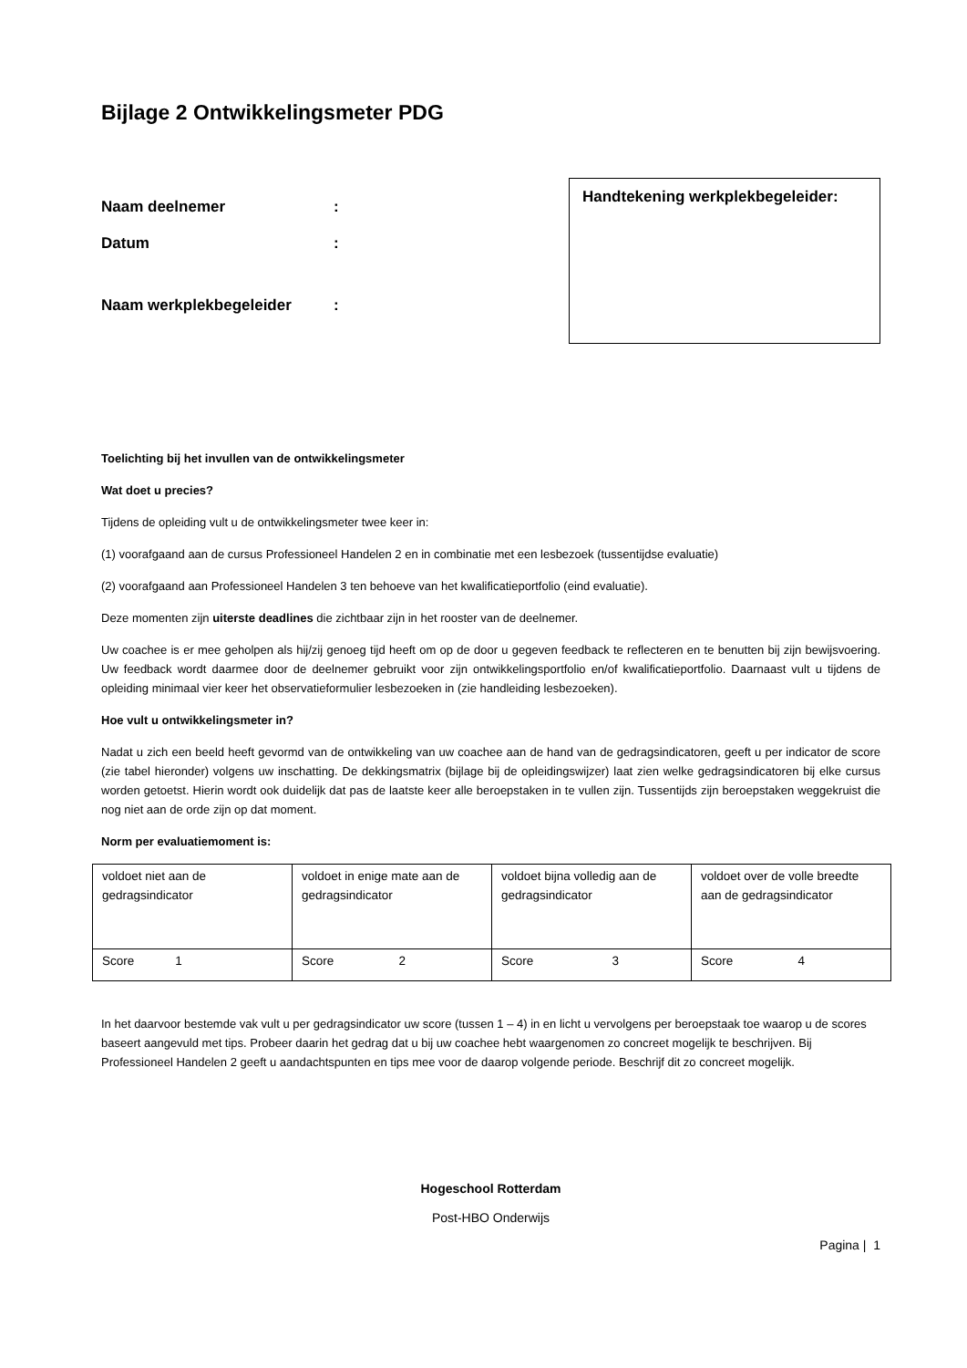Bijlage 2 Ontwikkelingsmeter PDG
Naam deelnemer:
Datum:
Naam werkplekbegeleider:
Handtekening werkplekbegeleider:
Toelichting bij het invullen van de ontwikkelingsmeter
Wat doet u precies?
Tijdens de opleiding vult u de ontwikkelingsmeter twee keer in:
(1) voorafgaand aan de cursus Professioneel Handelen 2 en in combinatie met een lesbezoek (tussentijdse evaluatie)
(2) voorafgaand aan Professioneel Handelen 3 ten behoeve van het kwalificatieportfolio (eind evaluatie).
Deze momenten zijn uiterste deadlines die zichtbaar zijn in het rooster van de deelnemer.
Uw coachee is er mee geholpen als hij/zij genoeg tijd heeft om op de door u gegeven feedback te reflecteren en te benutten bij zijn bewijsvoering. Uw feedback wordt daarmee door de deelnemer gebruikt voor zijn ontwikkelingsportfolio en/of kwalificatieportfolio. Daarnaast vult u tijdens de opleiding minimaal vier keer het observatieformulier lesbezoeken in (zie handleiding lesbezoeken).
Hoe vult u ontwikkelingsmeter in?
Nadat u zich een beeld heeft gevormd van de ontwikkeling van uw coachee aan de hand van de gedragsindicatoren, geeft u per indicator de score (zie tabel hieronder) volgens uw inschatting. De dekkingsmatrix (bijlage bij de opleidingswijzer) laat zien welke gedragsindicatoren bij elke cursus worden getoetst. Hierin wordt ook duidelijk dat pas de laatste keer alle beroepstaken in te vullen zijn. Tussentijds zijn beroepstaken weggekruist die nog niet aan de orde zijn op dat moment.
Norm per evaluatiemoment is:
| voldoet niet aan de gedragsindicator | voldoet in enige mate aan de gedragsindicator | voldoet bijna volledig aan de gedragsindicator | voldoet over de volle breedte aan de gedragsindicator |
| Score 1 | Score 2 | Score 3 | Score 4 |
In het daarvoor bestemde vak vult u per gedragsindicator uw score (tussen 1 – 4) in en licht u vervolgens per beroepstaak toe waarop u de scores baseert aangevuld met tips. Probeer daarin het gedrag dat u bij uw coachee hebt waargenomen zo concreet mogelijk te beschrijven. Bij Professioneel Handelen 2 geeft u aandachtspunten en tips mee voor de daarop volgende periode. Beschrijf dit zo concreet mogelijk.
Hogeschool Rotterdam
Post-HBO Onderwijs
Pagina | 1